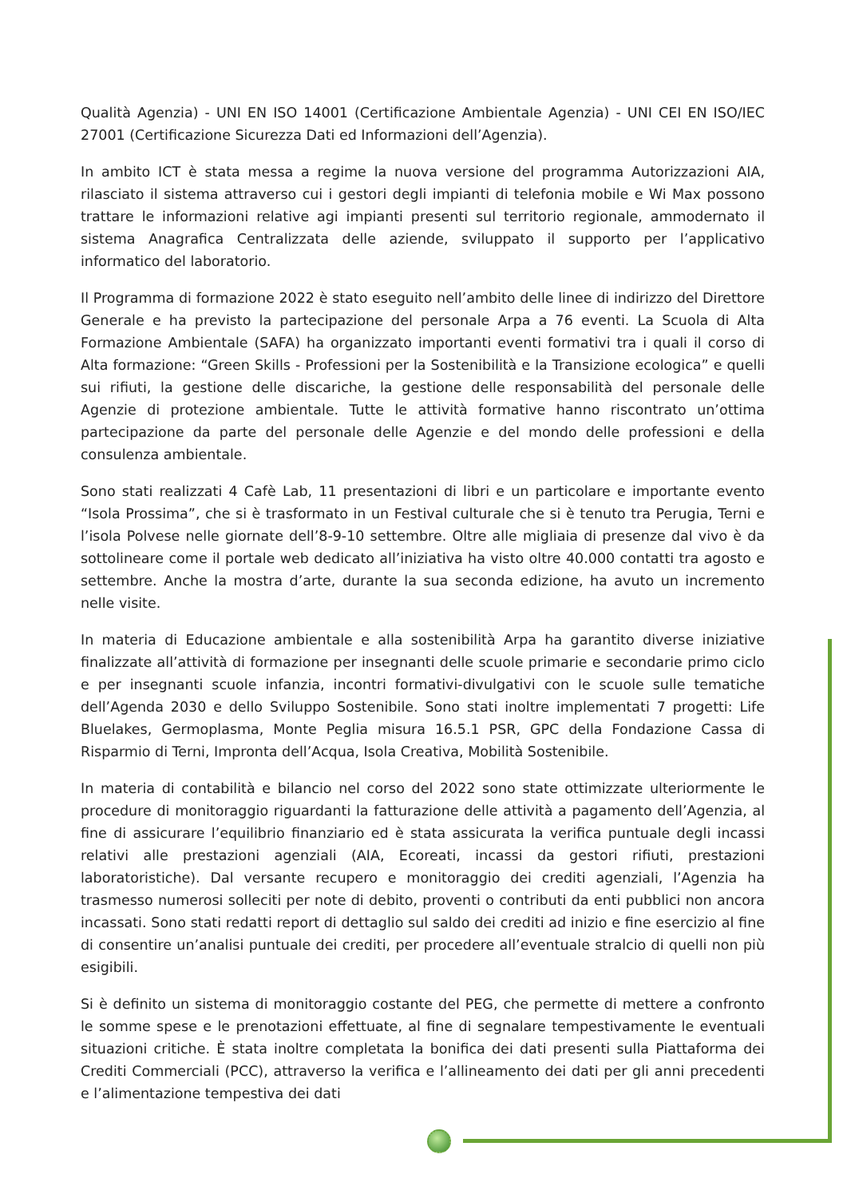Qualità Agenzia) - UNI EN ISO 14001 (Certificazione Ambientale Agenzia) - UNI CEI EN ISO/IEC 27001 (Certificazione Sicurezza Dati ed Informazioni dell’Agenzia).
In ambito ICT è stata messa a regime la nuova versione del programma Autorizzazioni AIA, rilasciato il sistema attraverso cui i gestori degli impianti di telefonia mobile e Wi Max possono trattare le informazioni relative agi impianti presenti sul territorio regionale, ammodernato il sistema Anagrafica Centralizzata delle aziende, sviluppato il supporto per l’applicativo informatico del laboratorio.
Il Programma di formazione 2022 è stato eseguito nell’ambito delle linee di indirizzo del Direttore Generale e ha previsto la partecipazione del personale Arpa a 76 eventi. La Scuola di Alta Formazione Ambientale (SAFA) ha organizzato importanti eventi formativi tra i quali il corso di Alta formazione: “Green Skills - Professioni per la Sostenibilità e la Transizione ecologica” e quelli sui rifiuti, la gestione delle discariche, la gestione delle responsabilità del personale delle Agenzie di protezione ambientale. Tutte le attività formative hanno riscontrato un’ottima partecipazione da parte del personale delle Agenzie e del mondo delle professioni e della consulenza ambientale.
Sono stati realizzati 4 Cafè Lab, 11 presentazioni di libri e un particolare e importante evento “Isola Prossima”, che si è trasformato in un Festival culturale che si è tenuto tra Perugia, Terni e l’isola Polvese nelle giornate dell’8-9-10 settembre. Oltre alle migliaia di presenze dal vivo è da sottolineare come il portale web dedicato all’iniziativa ha visto oltre 40.000 contatti tra agosto e settembre. Anche la mostra d’arte, durante la sua seconda edizione, ha avuto un incremento nelle visite.
In materia di Educazione ambientale e alla sostenibilità Arpa ha garantito diverse iniziative finalizzate all’attività di formazione per insegnanti delle scuole primarie e secondarie primo ciclo e per insegnanti scuole infanzia, incontri formativi-divulgativi con le scuole sulle tematiche dell’Agenda 2030 e dello Sviluppo Sostenibile. Sono stati inoltre implementati 7 progetti: Life Bluelakes, Germoplasma, Monte Peglia misura 16.5.1 PSR, GPC della Fondazione Cassa di Risparmio di Terni, Impronta dell’Acqua, Isola Creativa, Mobilità Sostenibile.
In materia di contabilità e bilancio nel corso del 2022 sono state ottimizzate ulteriormente le procedure di monitoraggio riguardanti la fatturazione delle attività a pagamento dell’Agenzia, al fine di assicurare l’equilibrio finanziario ed è stata assicurata la verifica puntuale degli incassi relativi alle prestazioni agenziali (AIA, Ecoreati, incassi da gestori rifiuti, prestazioni laboratoristiche). Dal versante recupero e monitoraggio dei crediti agenziali, l’Agenzia ha trasmesso numerosi solleciti per note di debito, proventi o contributi da enti pubblici non ancora incassati. Sono stati redatti report di dettaglio sul saldo dei crediti ad inizio e fine esercizio al fine di consentire un’analisi puntuale dei crediti, per procedere all’eventuale stralcio di quelli non più esigibili.
Si è definito un sistema di monitoraggio costante del PEG, che permette di mettere a confronto le somme spese e le prenotazioni effettuate, al fine di segnalare tempestivamente le eventuali situazioni critiche. È stata inoltre completata la bonifica dei dati presenti sulla Piattaforma dei Crediti Commerciali (PCC), attraverso la verifica e l’allineamento dei dati per gli anni precedenti e l’alimentazione tempestiva dei dati